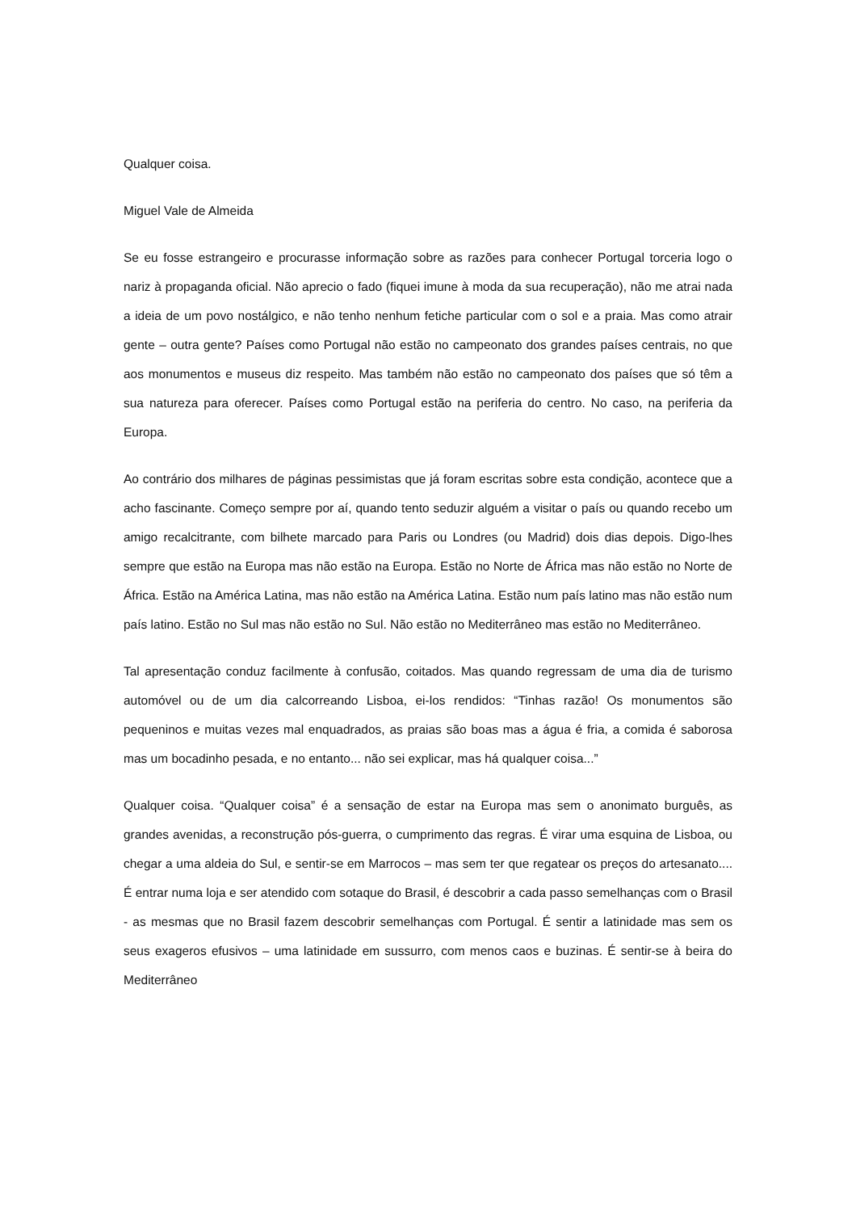Qualquer coisa.
Miguel Vale de Almeida
Se eu fosse estrangeiro e procurasse informação sobre as razões para conhecer Portugal torceria logo o nariz à propaganda oficial. Não aprecio o fado (fiquei imune à moda da sua recuperação), não me atrai nada a ideia de um povo nostálgico, e não tenho nenhum fetiche particular com o sol e a praia. Mas como atrair gente – outra gente? Países como Portugal não estão no campeonato dos grandes países centrais, no que aos monumentos e museus diz respeito. Mas também não estão no campeonato dos países que só têm a sua natureza para oferecer. Países como Portugal estão na periferia do centro. No caso, na periferia da Europa.
Ao contrário dos milhares de páginas pessimistas que já foram escritas sobre esta condição, acontece que a acho fascinante. Começo sempre por aí, quando tento seduzir alguém a visitar o país ou quando recebo um amigo recalcitrante, com bilhete marcado para Paris ou Londres (ou Madrid) dois dias depois. Digo-lhes sempre que estão na Europa mas não estão na Europa. Estão no Norte de África mas não estão no Norte de África. Estão na América Latina, mas não estão na América Latina. Estão num país latino mas não estão num país latino. Estão no Sul mas não estão no Sul. Não estão no Mediterrâneo mas estão no Mediterrâneo.
Tal apresentação conduz facilmente à confusão, coitados. Mas quando regressam de uma dia de turismo automóvel ou de um dia calcorreando Lisboa, ei-los rendidos: “Tinhas razão! Os monumentos são pequeninos e muitas vezes mal enquadrados, as praias são boas mas a água é fria, a comida é saborosa mas um bocadinho pesada, e no entanto... não sei explicar, mas há qualquer coisa...”
Qualquer coisa. “Qualquer coisa” é a sensação de estar na Europa mas sem o anonimato burguês, as grandes avenidas, a reconstrução pós-guerra, o cumprimento das regras. É virar uma esquina de Lisboa, ou chegar a uma aldeia do Sul, e sentir-se em Marrocos – mas sem ter que regatear os preços do artesanato.... É entrar numa loja e ser atendido com sotaque do Brasil, é descobrir a cada passo semelhanças com o Brasil - as mesmas que no Brasil fazem descobrir semelhanças com Portugal. É sentir a latinidade mas sem os seus exageros efusivos – uma latinidade em sussurro, com menos caos e buzinas. É sentir-se à beira do Mediterrâneo